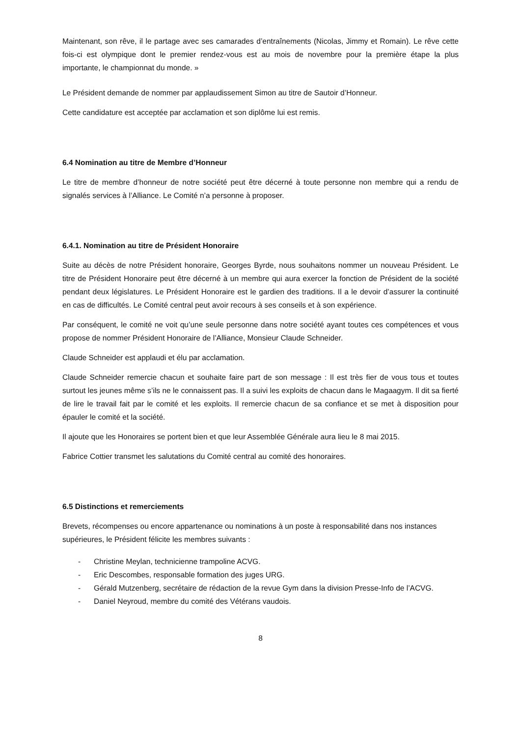Maintenant, son rêve, il le partage avec ses camarades d’entraînements (Nicolas, Jimmy et Romain). Le rêve cette fois-ci est olympique dont le premier rendez-vous est au mois de novembre pour la première étape la plus importante, le championnat du monde. »
Le Président demande de nommer par applaudissement Simon au titre de Sautoir d’Honneur.
Cette candidature est acceptée par acclamation et son diplôme lui est remis.
6.4 Nomination au titre de Membre d’Honneur
Le titre de membre d’honneur de notre société peut être décerné à toute personne non membre qui a rendu de signalés services à l’Alliance. Le Comité n’a personne à proposer.
6.4.1. Nomination au titre de Président Honoraire
Suite au décès de notre Président honoraire, Georges Byrde, nous souhaitons nommer un nouveau Président. Le titre de Président Honoraire peut être décerné à un membre qui aura exercer la fonction de Président de la société pendant deux législatures. Le Président Honoraire est le gardien des traditions. Il a le devoir d’assurer la continuité en cas de difficultés. Le Comité central peut avoir recours à ses conseils et à son expérience.
Par conséquent, le comité ne voit qu’une seule personne dans notre société ayant toutes ces compétences et vous propose de nommer Président Honoraire de l’Alliance, Monsieur Claude Schneider.
Claude Schneider est applaudi et élu par acclamation.
Claude Schneider remercie chacun et souhaite faire part de son message : Il est très fier de vous tous et toutes surtout les jeunes même s’ils ne le connaissent pas. Il a suivi les exploits de chacun dans le Magaagym. Il dit sa fierté de lire le travail fait par le comité et les exploits. Il remercie chacun de sa confiance et se met à disposition pour épauler le comité et la société.
Il ajoute que les Honoraires se portent bien et que leur Assemblée Générale aura lieu le 8 mai 2015.
Fabrice Cottier transmet les salutations du Comité central au comité des honoraires.
6.5 Distinctions et remerciements
Brevets, récompenses ou encore appartenance ou nominations à un poste à responsabilité dans nos instances supérieures, le Président félicite les membres suivants :
- Christine Meylan, technicienne trampoline ACVG.
- Eric Descombes, responsable formation des juges URG.
- Gérald Mutzenberg, secrétaire de rédaction de la revue Gym dans la division Presse-Info de l’ACVG.
- Daniel Neyroud, membre du comité des Vétérans vaudois.
8